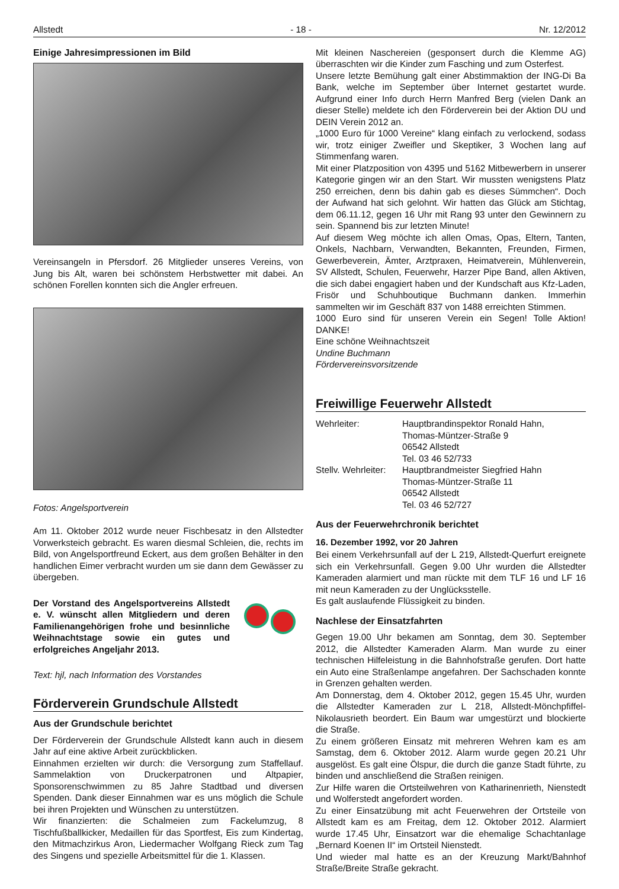Allstedt - 18 - Nr. 12/2012
Einige Jahresimpressionen im Bild
Vereinsangeln in Pfersdorf. 26 Mitglieder unseres Vereins, von Jung bis Alt, waren bei schönstem Herbstwetter mit dabei. An schönen Forellen konnten sich die Angler erfreuen.
Fotos: Angelsportverein
Am 11. Oktober 2012 wurde neuer Fischbesatz in den Allstedter Vorwerksteich gebracht. Es waren diesmal Schleien, die, rechts im Bild, von Angelsportfreund Eckert, aus dem großen Behälter in den handlichen Eimer verbracht wurden um sie dann dem Gewässer zu übergeben.
Der Vorstand des Angelsportvereins Allstedt e. V. wünscht allen Mitgliedern und deren Familienangehörigen frohe und besinnliche Weihnachtstage sowie ein gutes und erfolgreiches Angeljahr 2013.
Text: hjl, nach Information des Vorstandes
Förderverein Grundschule Allstedt
Aus der Grundschule berichtet
Der Förderverein der Grundschule Allstedt kann auch in diesem Jahr auf eine aktive Arbeit zurückblicken.
Einnahmen erzielten wir durch: die Versorgung zum Staffellauf. Sammelaktion von Druckerpatronen und Altpapier, Sponsorenschwimmen zu 85 Jahre Stadtbad und diversen Spenden. Dank dieser Einnahmen war es uns möglich die Schule bei ihren Projekten und Wünschen zu unterstützen.
Wir finanzierten: die Schalmeien zum Fackelumzug, 8 Tischfußballkicker, Medaillen für das Sportfest, Eis zum Kindertag, den Mitmachzirkus Aron, Liedermacher Wolfgang Rieck zum Tag des Singens und spezielle Arbeitsmittel für die 1. Klassen.
Mit kleinen Naschereien (gesponsert durch die Klemme AG) überraschten wir die Kinder zum Fasching und zum Osterfest.
Unsere letzte Bemühung galt einer Abstimmaktion der ING-Di Ba Bank, welche im September über Internet gestartet wurde. Aufgrund einer Info durch Herrn Manfred Berg (vielen Dank an dieser Stelle) meldete ich den Förderverein bei der Aktion DU und DEIN Verein 2012 an.
„1000 Euro für 1000 Vereine“ klang einfach zu verlockend, sodass wir, trotz einiger Zweifler und Skeptiker, 3 Wochen lang auf Stimmenfang waren.
Mit einer Platzposition von 4395 und 5162 Mitbewerbern in unserer Kategorie gingen wir an den Start. Wir mussten wenigstens Platz 250 erreichen, denn bis dahin gab es dieses Sümmchen“. Doch der Aufwand hat sich gelohnt. Wir hatten das Glück am Stichtag, dem 06.11.12, gegen 16 Uhr mit Rang 93 unter den Gewinnern zu sein. Spannend bis zur letzten Minute!
Auf diesem Weg möchte ich allen Omas, Opas, Eltern, Tanten, Onkels, Nachbarn, Verwandten, Bekannten, Freunden, Firmen, Gewerbeverein, Ämter, Arztpraxen, Heimatverein, Mühlenverein, SV Allstedt, Schulen, Feuerwehr, Harzer Pipe Band, allen Aktiven, die sich dabei engagiert haben und der Kundschaft aus Kfz-Laden, Frisör und Schuhboutique Buchmann danken. Immerhin sammelten wir im Geschäft 837 von 1488 erreichten Stimmen.
1000 Euro sind für unseren Verein ein Segen! Tolle Aktion! DANKE!
Eine schöne Weihnachtszeit
Undine Buchmann
Fördervereinsvorsitzende
Freiwillige Feuerwehr Allstedt
| Wehrleiter: | Hauptbrandinspektor Ronald Hahn, Thomas-Müntzer-Straße 9 06542 Allstedt Tel. 03 46 52/733 |
| Stellv. Wehrleiter: | Hauptbrandmeister Siegfried Hahn Thomas-Müntzer-Straße 11 06542 Allstedt Tel. 03 46 52/727 |
Aus der Feuerwehrchronik berichtet
16. Dezember 1992, vor 20 Jahren
Bei einem Verkehrsunfall auf der L 219, Allstedt-Querfurt ereignete sich ein Verkehrsunfall. Gegen 9.00 Uhr wurden die Allstedter Kameraden alarmiert und man rückte mit dem TLF 16 und LF 16 mit neun Kameraden zu der Unglücksstelle.
Es galt auslaufende Flüssigkeit zu binden.
Nachlese der Einsatzfahrten
Gegen 19.00 Uhr bekamen am Sonntag, dem 30. September 2012, die Allstedter Kameraden Alarm. Man wurde zu einer technischen Hilfeleistung in die Bahnhofstraße gerufen. Dort hatte ein Auto eine Straßenlampe angefahren. Der Sachschaden konnte in Grenzen gehalten werden.
Am Donnerstag, dem 4. Oktober 2012, gegen 15.45 Uhr, wurden die Allstedter Kameraden zur L 218, Allstedt-Mönchpfiffel-Nikolausrieth beordert. Ein Baum war umgestürzt und blockierte die Straße.
Zu einem größeren Einsatz mit mehreren Wehren kam es am Samstag, dem 6. Oktober 2012. Alarm wurde gegen 20.21 Uhr ausgelöst. Es galt eine Ölspur, die durch die ganze Stadt führte, zu binden und anschließend die Straßen reinigen.
Zur Hilfe waren die Ortsteilwehren von Katharinenrieth, Nienstedt und Wolferstedt angefordert worden.
Zu einer Einsatzübung mit acht Feuerwehren der Ortsteile von Allstedt kam es am Freitag, dem 12. Oktober 2012. Alarmiert wurde 17.45 Uhr, Einsatzort war die ehemalige Schachtanlage „Bernard Koenen II“ im Ortsteil Nienstedt.
Und wieder mal hatte es an der Kreuzung Markt/Bahnhof Straße/Breite Straße gekracht.